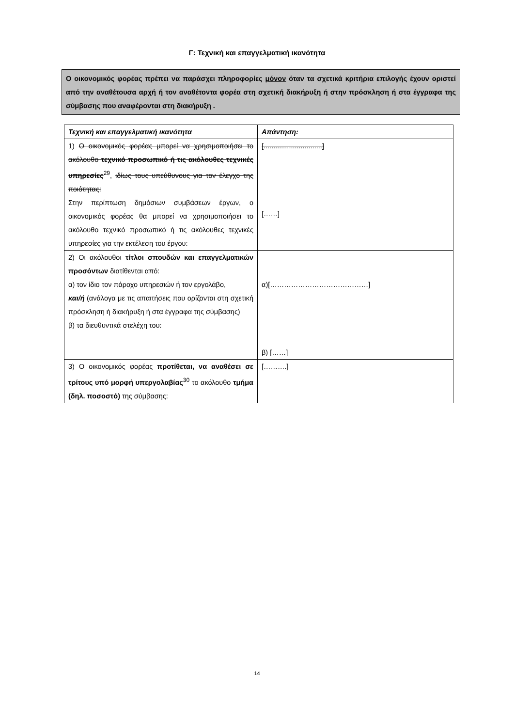Γ: Τεχνική και επαγγελματική ικανότητα
Ο οικονομικός φορέας πρέπει να παράσχει πληροφορίες μόνον όταν τα σχετικά κριτήρια επιλογής έχουν οριστεί από την αναθέτουσα αρχή ή τον αναθέτοντα φορέα στη σχετική διακήρυξη ή στην πρόσκληση ή στα έγγραφα της σύμβασης που αναφέρονται στη διακήρυξη .
| Τεχνική και επαγγελματική ικανότητα | Απάντηση: |
| --- | --- |
| 1) Ο οικονομικός φορέας μπορεί να χρησιμοποιήσει το ακόλουθο τεχνικό προσωπικό ή τις ακόλουθες τεχνικές υπηρεσίες<sup>29</sup>, ιδίως τους υπεύθυνους για τον έλεγχο της ποιότητας: Στην περίπτωση δημόσιων συμβάσεων έργων, ο οικονομικός φορέας θα μπορεί να χρησιμοποιήσει το ακόλουθο τεχνικό προσωπικό ή τις ακόλουθες τεχνικές υπηρεσίες για την εκτέλεση του έργου: | [..............................] [……] |
| 2) Οι ακόλουθοι τίτλοι σπουδών και επαγγελματικών προσόντων διατίθενται από: α) τον ίδιο τον πάροχο υπηρεσιών ή τον εργολάβο, και/ή (ανάλογα με τις απαιτήσεις που ορίζονται στη σχετική πρόσκληση ή διακήρυξη ή στα έγγραφα της σύμβασης) β) τα διευθυντικά στελέχη του: | α)[……………………………………] β) [……] |
| 3) Ο οικονομικός φορέας προτίθεται, να αναθέσει σε τρίτους υπό μορφή υπεργολαβίας<sup>30</sup> το ακόλουθο τμήμα (δηλ. ποσοστό) της σύμβασης: | [……….] |
14